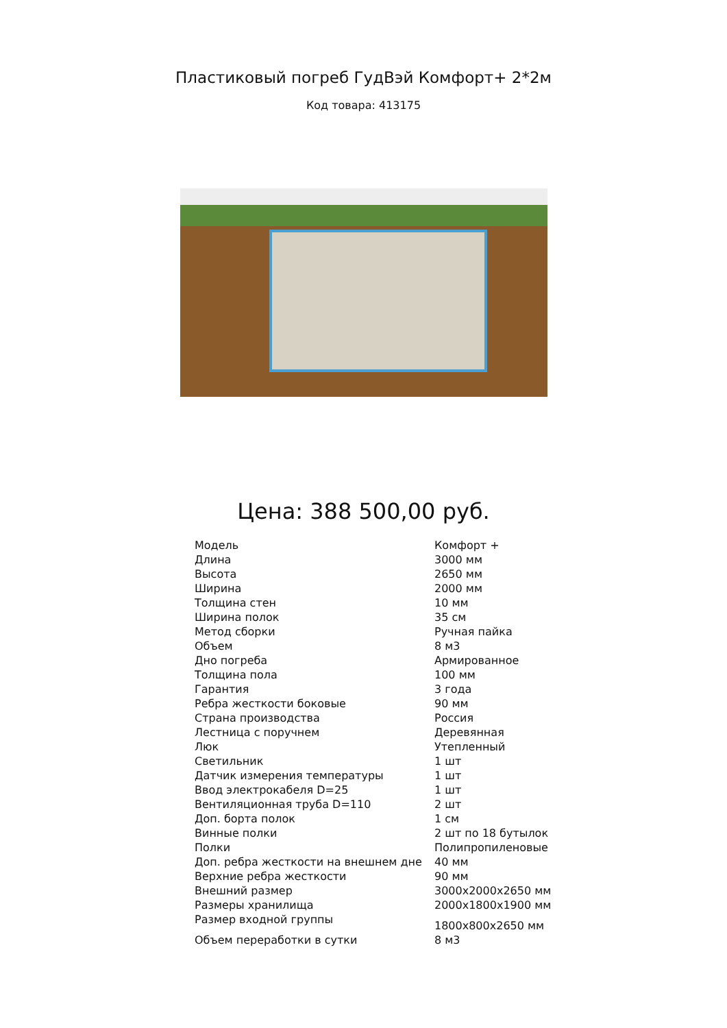Пластиковый погреб ГудВэй Комфорт+ 2*2м
Код товара: 413175
Цена: 388 500,00 руб.
| Модель | Комфорт + |
| Длина | 3000 мм |
| Высота | 2650 мм |
| Ширина | 2000 мм |
| Толщина стен | 10 мм |
| Ширина полок | 35 см |
| Метод сборки | Ручная пайка |
| Объем | 8 м3 |
| Дно погреба | Армированное |
| Толщина пола | 100 мм |
| Гарантия | 3 года |
| Ребра жесткости боковые | 90 мм |
| Страна производства | Россия |
| Лестница с поручнем | Деревянная |
| Люк | Утепленный |
| Светильник | 1 шт |
| Датчик измерения температуры | 1 шт |
| Ввод электрокабеля D=25 | 1 шт |
| Вентиляционная труба D=110 | 2 шт |
| Доп. борта полок | 1 см |
| Винные полки | 2 шт по 18 бутылок |
| Полки | Полипропиленовые |
| Доп. ребра жесткости на внешнем дне | 40 мм |
| Верхние ребра жесткости | 90 мм |
| Внешний размер | 3000х2000х2650 мм |
| Размеры хранилища | 2000х1800х1900 мм |
| Размер входной группы | 1800х800х2650 мм |
| Объем переработки в сутки | 8 м3 |